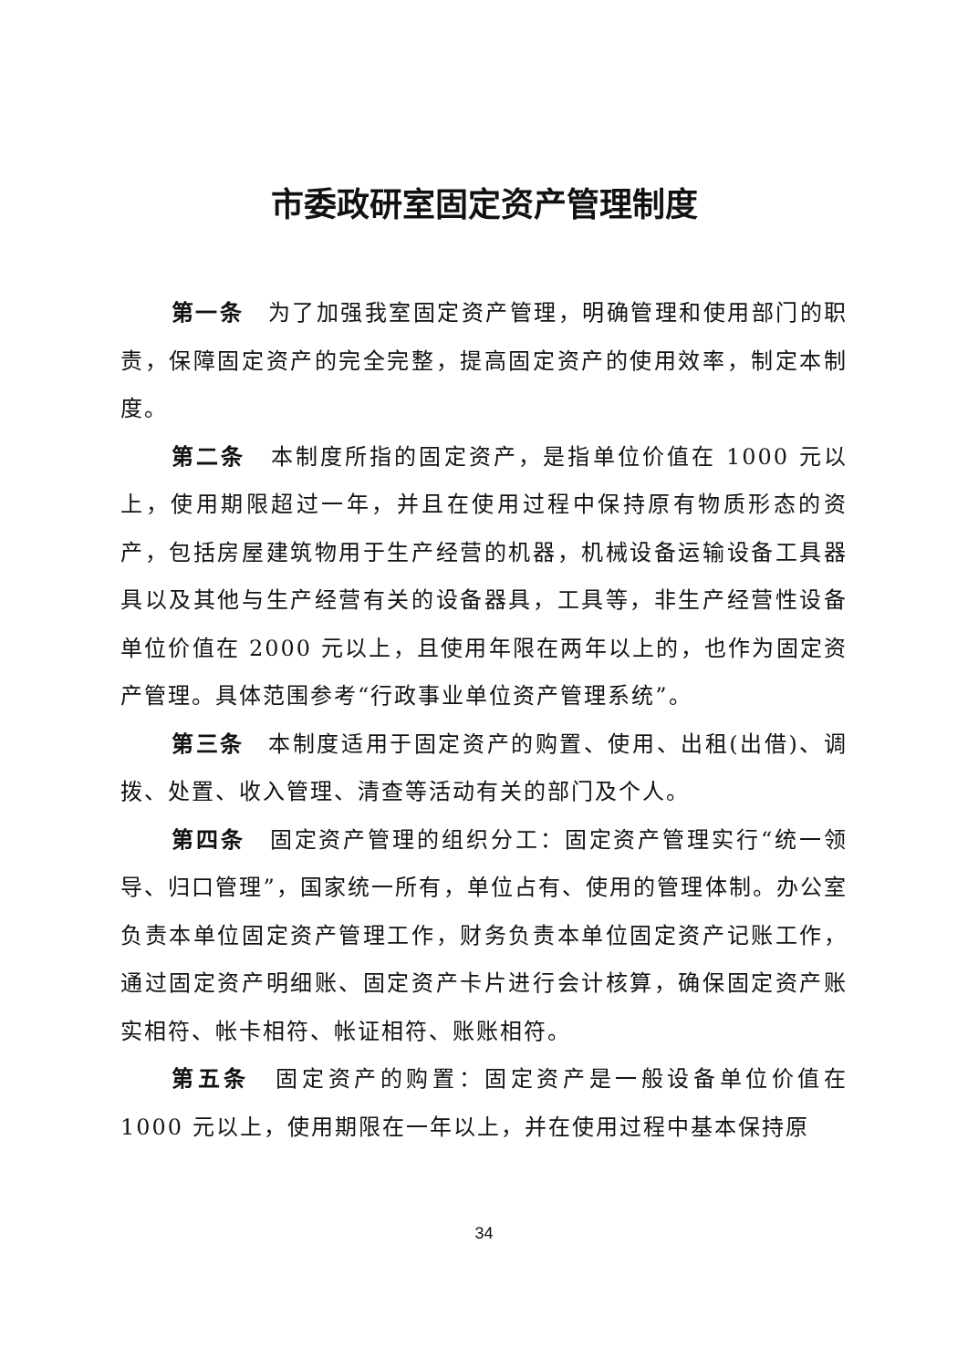市委政研室固定资产管理制度
第一条　为了加强我室固定资产管理，明确管理和使用部门的职责，保障固定资产的完全完整，提高固定资产的使用效率，制定本制度。
第二条　本制度所指的固定资产，是指单位价值在 1000 元以上，使用期限超过一年，并且在使用过程中保持原有物质形态的资产，包括房屋建筑物用于生产经营的机器，机械设备运输设备工具器具以及其他与生产经营有关的设备器具，工具等，非生产经营性设备单位价值在 2000 元以上，且使用年限在两年以上的，也作为固定资产管理。具体范围参考“行政事业单位资产管理系统”。
第三条　本制度适用于固定资产的购置、使用、出租(出借)、调拨、处置、收入管理、清查等活动有关的部门及个人。
第四条　固定资产管理的组织分工：固定资产管理实行“统一领导、归口管理”，国家统一所有，单位占有、使用的管理体制。办公室负责本单位固定资产管理工作，财务负责本单位固定资产记账工作，通过固定资产明细账、固定资产卡片进行会计核算，确保固定资产账实相符、帐卡相符、帐证相符、账账相符。
第五条　固定资产的购置：固定资产是一般设备单位价值在 1000 元以上，使用期限在一年以上，并在使用过程中基本保持原
34